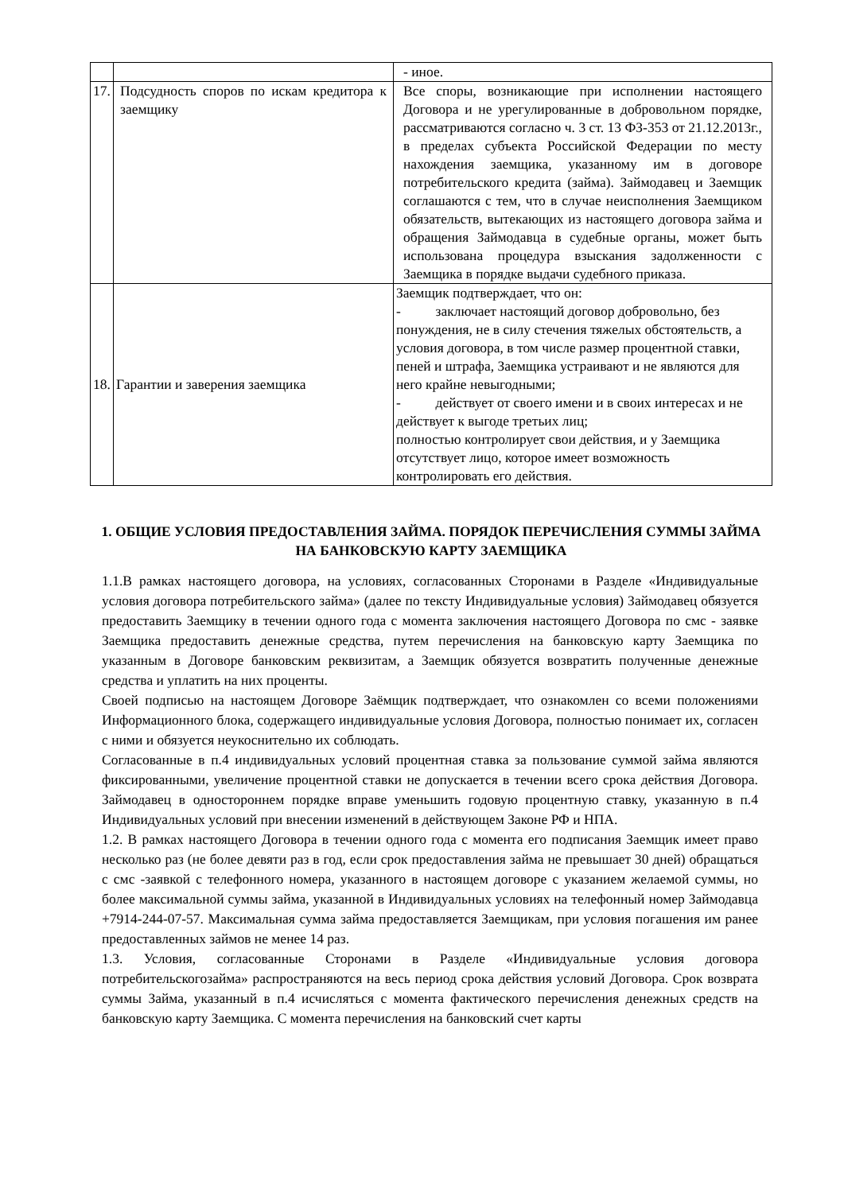| | | - иное. |
| 17. | Подсудность споров по искам кредитора к заемщику | Все споры, возникающие при исполнении настоящего Договора и не урегулированные в добровольном порядке, рассматриваются согласно ч. 3 ст. 13 ФЗ-353 от 21.12.2013г., в пределах субъекта Российской Федерации по месту нахождения заемщика, указанному им в договоре потребительского кредита (займа). Займодавец и Заемщик соглашаются с тем, что в случае неисполнения Заемщиком обязательств, вытекающих из настоящего договора займа и обращения Займодавца в судебные органы, может быть использована процедура взыскания задолженности с Заемщика в порядке выдачи судебного приказа. |
| 18. | Гарантии и заверения заемщика | Заемщик подтверждает, что он: - заключает настоящий договор добровольно, без понуждения, не в силу стечения тяжелых обстоятельств, а условия договора, в том числе размер процентной ставки, пеней и штрафа, Заемщика устраивают и не являются для него крайне невыгодными; - действует от своего имени и в своих интересах и не действует к выгоде третьих лиц; полностью контролирует свои действия, и у Заемщика отсутствует лицо, которое имеет возможность контролировать его действия. |
1. ОБЩИЕ УСЛОВИЯ ПРЕДОСТАВЛЕНИЯ ЗАЙМА. ПОРЯДОК ПЕРЕЧИСЛЕНИЯ СУММЫ ЗАЙМА НА БАНКОВСКУЮ КАРТУ ЗАЕМЩИКА
1.1.В рамках настоящего договора, на условиях, согласованных Сторонами в Разделе «Индивидуальные условия договора потребительского займа» (далее по тексту Индивидуальные условия) Займодавец обязуется предоставить Заемщику в течении одного года с момента заключения настоящего Договора по смс - заявке Заемщика предоставить денежные средства, путем перечисления на банковскую карту Заемщика по указанным в Договоре банковским реквизитам, а Заемщик обязуется возвратить полученные денежные средства и уплатить на них проценты.
Своей подписью на настоящем Договоре Заёмщик подтверждает, что ознакомлен со всеми положениями Информационного блока, содержащего индивидуальные условия Договора, полностью понимает их, согласен с ними и обязуется неукоснительно их соблюдать.
Согласованные в п.4 индивидуальных условий процентная ставка за пользование суммой займа являются фиксированными, увеличение процентной ставки не допускается в течении всего срока действия Договора. Займодавец в одностороннем порядке вправе уменьшить годовую процентную ставку, указанную в п.4 Индивидуальных условий при внесении изменений в действующем Законе РФ и НПА.
1.2. В рамках настоящего Договора в течении одного года с момента его подписания Заемщик имеет право несколько раз (не более девяти раз в год, если срок предоставления займа не превышает 30 дней) обращаться с смс -заявкой с телефонного номера, указанного в настоящем договоре с указанием желаемой суммы, но более максимальной суммы займа, указанной в Индивидуальных условиях на телефонный номер Займодавца +7914-244-07-57. Максимальная сумма займа предоставляется Заемщикам, при условия погашения им ранее предоставленных займов не менее 14 раз.
1.3. Условия, согласованные Сторонами в Разделе «Индивидуальные условия договора потребительскогозайма» распространяются на весь период срока действия условий Договора. Срок возврата суммы Займа, указанный в п.4 исчисляться с момента фактического перечисления денежных средств на банковскую карту Заемщика. С момента перечисления на банковский счет карты